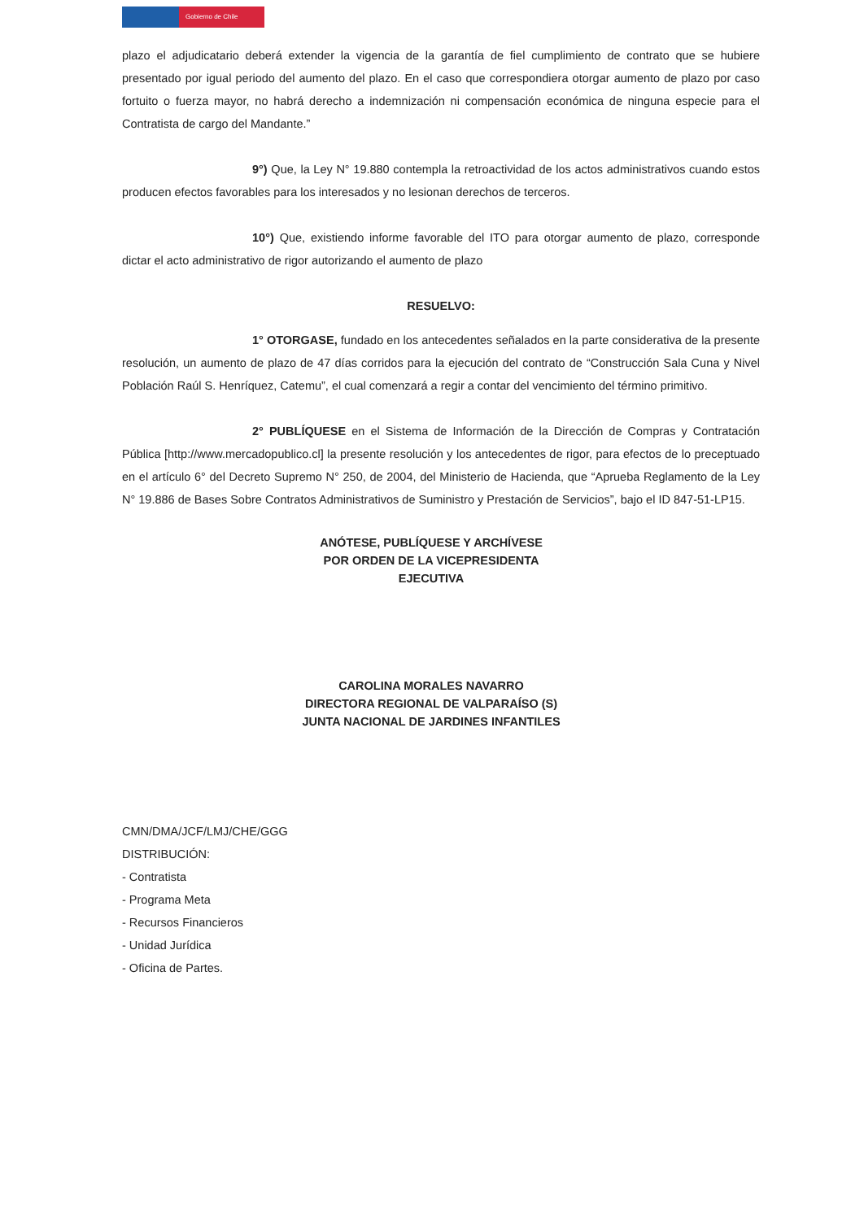Gobierno de Chile
plazo el adjudicatario deberá extender la vigencia de la garantía de fiel cumplimiento de contrato que se hubiere presentado por igual periodo del aumento del plazo. En el caso que correspondiera otorgar aumento de plazo por caso fortuito o fuerza mayor, no habrá derecho a indemnización ni compensación económica de ninguna especie para el Contratista de cargo del Mandante.”
9°) Que, la Ley N° 19.880 contempla la retroactividad de los actos administrativos cuando estos producen efectos favorables para los interesados y no lesionan derechos de terceros.
10°) Que, existiendo informe favorable del ITO para otorgar aumento de plazo, corresponde dictar el acto administrativo de rigor autorizando el aumento de plazo
RESUELVO:
1° OTORGASE, fundado en los antecedentes señalados en la parte considerativa de la presente resolución, un aumento de plazo de 47 días corridos para la ejecución del contrato de “Construcción Sala Cuna y Nivel Población Raúl S. Henríquez, Catemu”, el cual comenzará a regir a contar del vencimiento del término primitivo.
2° PUBLÍQUESE en el Sistema de Información de la Dirección de Compras y Contratación Pública [http://www.mercadopublico.cl] la presente resolución y los antecedentes de rigor, para efectos de lo preceptuado en el artículo 6° del Decreto Supremo N° 250, de 2004, del Ministerio de Hacienda, que “Aprueba Reglamento de la Ley N° 19.886 de Bases Sobre Contratos Administrativos de Suministro y Prestación de Servicios”, bajo el ID 847-51-LP15.
ANÓTESE, PUBLÍQUESE Y ARCHÍVESE
POR ORDEN DE LA VICEPRESIDENTA EJECUTIVA
CAROLINA MORALES NAVARRO
DIRECTORA REGIONAL DE VALPARAÍSO (S)
JUNTA NACIONAL DE JARDINES INFANTILES
CMN/DMA/JCF/LMJ/CHE/GGG
DISTRIBUCIÓN:
- Contratista
- Programa Meta
- Recursos Financieros
- Unidad Jurídica
- Oficina de Partes.